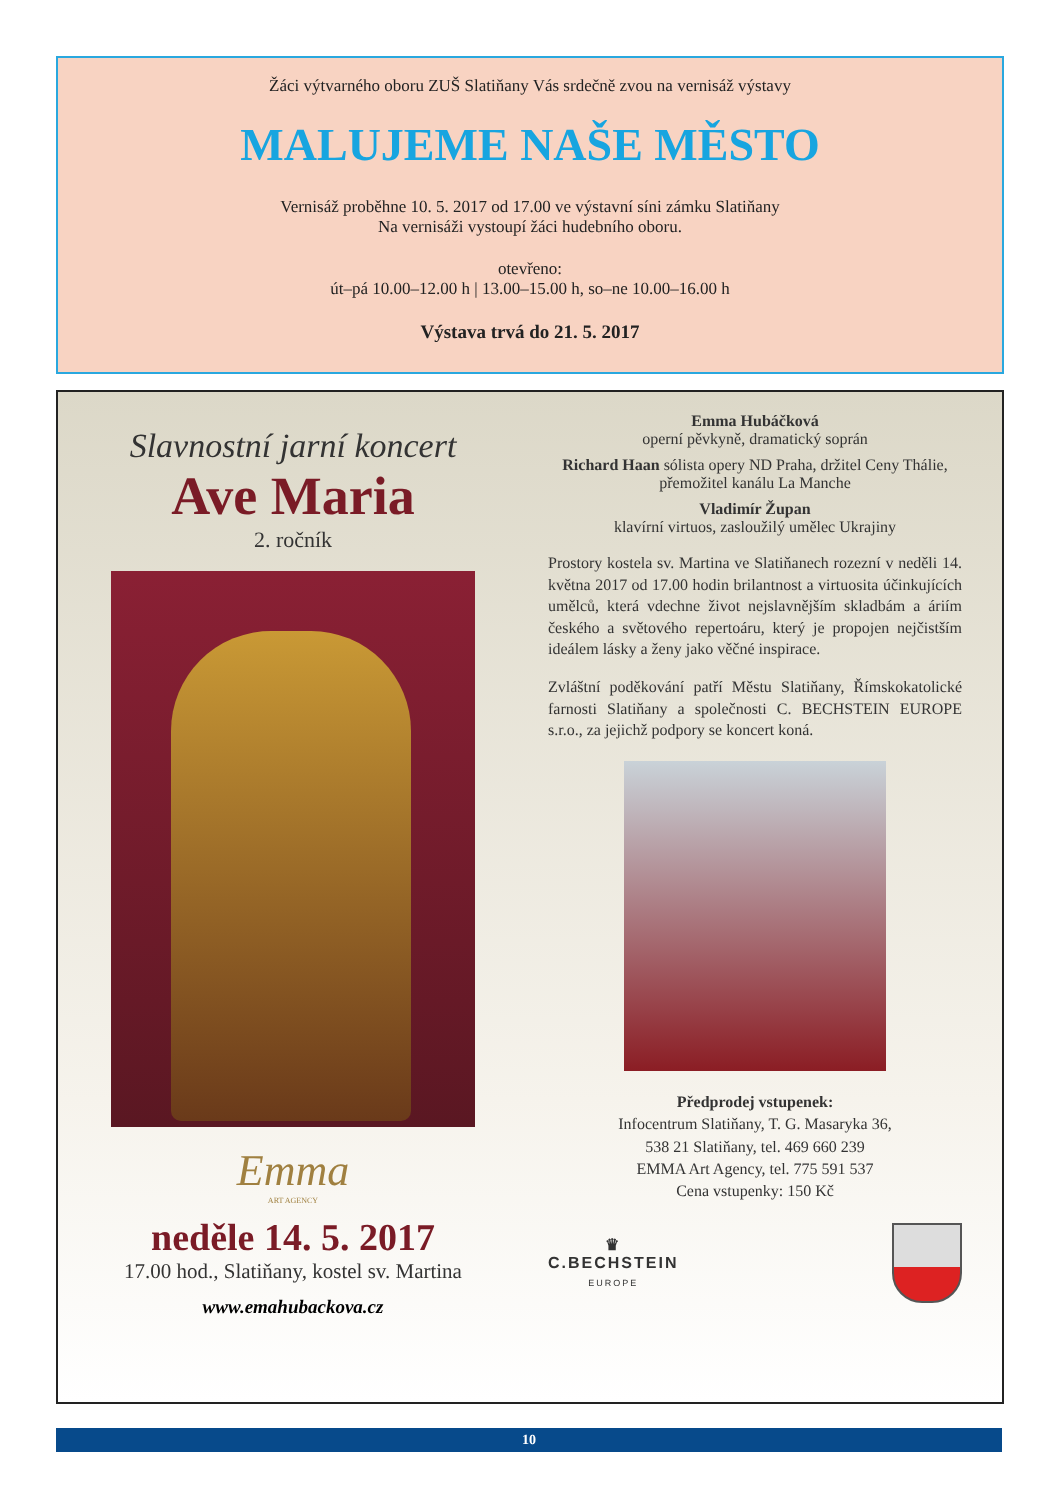Žáci výtvarného oboru ZUŠ Slatiňany Vás srdečně zvou na vernisáž výstavy
MALUJEME NAŠE MĚSTO
Vernisáž proběhne 10. 5. 2017 od 17.00 ve výstavní síni zámku Slatiňany
Na vernisáži vystoupí žáci hudebního oboru.
otevřeno:
út–pá 10.00–12.00 h | 13.00–15.00 h, so–ne 10.00–16.00 h
Výstava trvá do 21. 5. 2017
Slavnostní jarní koncert
Ave Maria
2. ročník
Emma
ART AGENCY
neděle 14. 5. 2017
17.00 hod., Slatiňany, kostel sv. Martina
www.emahubackova.cz
Emma Hubáčková
operní pěvkyně, dramatický soprán
Richard Haan sólista opery ND Praha, držitel Ceny Thálie, přemožitel kanálu La Manche
Vladimír Župan
klavírní virtuos, zasloužilý umělec Ukrajiny
Prostory kostela sv. Martina ve Slatiňanech rozezní v neděli 14. května 2017 od 17.00 hodin brilantnost a virtuosita účinkujících umělců, která vdechne život nejslavnějším skladbám a áriím českého a světového repertoáru, který je propojen nejčistším ideálem lásky a ženy jako věčné inspirace.
Zvláštní poděkování patří Městu Slatiňany, Římskokatolické farnosti Slatiňany a společnosti C. BECHSTEIN EUROPE s.r.o., za jejichž podpory se koncert koná.
Předprodej vstupenek:
Infocentrum Slatiňany, T. G. Masaryka 36,
538 21 Slatiňany, tel. 469 660 239
EMMA Art Agency, tel. 775 591 537
Cena vstupenky: 150 Kč
♛
C.BECHSTEIN
EUROPE
10